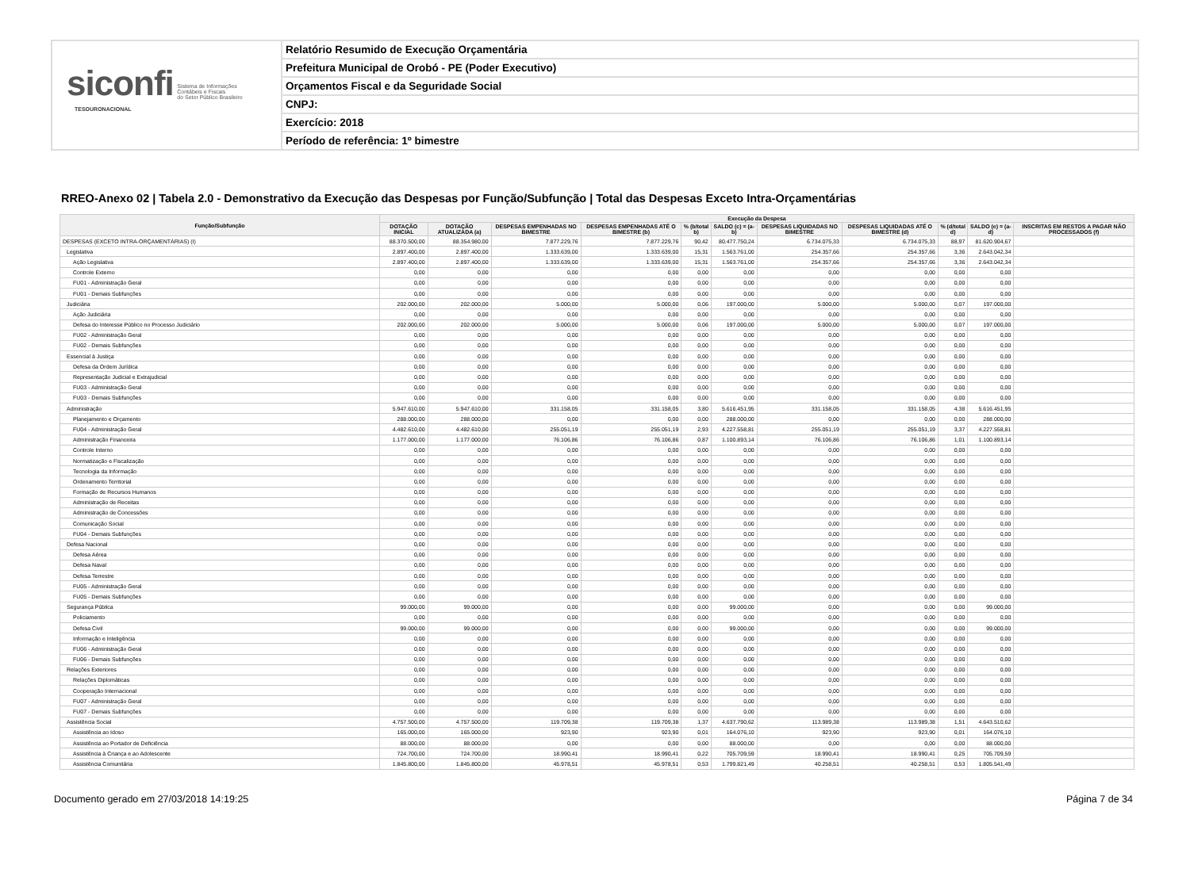siconfi Sistema de Informações
Contábeis e Fiscais
do Setor Público Brasileiro
TESOURONACIONAL
Relatório Resumido de Execução Orçamentária
Prefeitura Municipal de Orobó - PE (Poder Executivo)
Orçamentos Fiscal e da Seguridade Social
CNPJ:
Exercício: 2018
Período de referência: 1º bimestre
RREO-Anexo 02 | Tabela 2.0 - Demonstrativo da Execução das Despesas por Função/Subfunção | Total das Despesas Exceto Intra-Orçamentárias
| Função/Subfunção | Execução da Despesa | | | | | | | | | | |
| --- | --- | --- | --- | --- | --- | --- | --- | --- | --- | --- | --- |
| | DOTAÇÃO INICIAL | DOTAÇÃO ATUALIZADA (a) | DESPESAS EMPENHADAS NO BIMESTRE | DESPESAS EMPENHADAS ATÉ O BIMESTRE (b) | % (b/total b) | SALDO (c) = (a-b) | DESPESAS LIQUIDADAS NO BIMESTRE | DESPESAS LIQUIDADAS ATÉ O BIMESTRE (d) | % (d/total d) | SALDO (e) = (a-d) | INSCRITAS EM RESTOS A PAGAR NÃO PROCESSADOS (f) |
| DESPESAS (EXCETO INTRA-ORÇAMENTÁRIAS) (I) | 88.370.500,00 | 88.354.980,00 | 7.877.229,76 | 7.877.229,76 | 90,42 | 80.477.750,24 | 6.734.075,33 | 6.734.075,33 | 88,97 | 81.620.904,67 | |
| Legislativa | 2.897.400,00 | 2.897.400,00 | 1.333.639,00 | 1.333.639,00 | 15,31 | 1.563.761,00 | 254.357,66 | 254.357,66 | 3,36 | 2.643.042,34 | |
| Ação Legislativa | 2.897.400,00 | 2.897.400,00 | 1.333.639,00 | 1.333.639,00 | 15,31 | 1.563.761,00 | 254.357,66 | 254.357,66 | 3,36 | 2.643.042,34 | |
| Controle Externo | 0,00 | 0,00 | 0,00 | 0,00 | 0,00 | 0,00 | 0,00 | 0,00 | 0,00 | 0,00 | |
| FU01 - Administração Geral | 0,00 | 0,00 | 0,00 | 0,00 | 0,00 | 0,00 | 0,00 | 0,00 | 0,00 | 0,00 | |
| FU01 - Demais Subfunções | 0,00 | 0,00 | 0,00 | 0,00 | 0,00 | 0,00 | 0,00 | 0,00 | 0,00 | 0,00 | |
| Judiciária | 202.000,00 | 202.000,00 | 5.000,00 | 5.000,00 | 0,06 | 197.000,00 | 5.000,00 | 5.000,00 | 0,07 | 197.000,00 | |
| Ação Judiciária | 0,00 | 0,00 | 0,00 | 0,00 | 0,00 | 0,00 | 0,00 | 0,00 | 0,00 | 0,00 | |
| Defesa do Interesse Público no Processo Judiciário | 202.000,00 | 202.000,00 | 5.000,00 | 5.000,00 | 0,06 | 197.000,00 | 5.000,00 | 5.000,00 | 0,07 | 197.000,00 | |
| FU02 - Administração Geral | 0,00 | 0,00 | 0,00 | 0,00 | 0,00 | 0,00 | 0,00 | 0,00 | 0,00 | 0,00 | |
| FU02 - Demais Subfunções | 0,00 | 0,00 | 0,00 | 0,00 | 0,00 | 0,00 | 0,00 | 0,00 | 0,00 | 0,00 | |
| Essencial à Justiça | 0,00 | 0,00 | 0,00 | 0,00 | 0,00 | 0,00 | 0,00 | 0,00 | 0,00 | 0,00 | |
| Defesa da Ordem Jurídica | 0,00 | 0,00 | 0,00 | 0,00 | 0,00 | 0,00 | 0,00 | 0,00 | 0,00 | 0,00 | |
| Representação Judicial e Extrajudicial | 0,00 | 0,00 | 0,00 | 0,00 | 0,00 | 0,00 | 0,00 | 0,00 | 0,00 | 0,00 | |
| FU03 - Administração Geral | 0,00 | 0,00 | 0,00 | 0,00 | 0,00 | 0,00 | 0,00 | 0,00 | 0,00 | 0,00 | |
| FU03 - Demais Subfunções | 0,00 | 0,00 | 0,00 | 0,00 | 0,00 | 0,00 | 0,00 | 0,00 | 0,00 | 0,00 | |
| Administração | 5.947.610,00 | 5.947.610,00 | 331.158,05 | 331.158,05 | 3,80 | 5.616.451,95 | 331.158,05 | 331.158,05 | 4,38 | 5.616.451,95 | |
| Planejamento e Orçamento | 288.000,00 | 288.000,00 | 0,00 | 0,00 | 0,00 | 288.000,00 | 0,00 | 0,00 | 0,00 | 288.000,00 | |
| FU04 - Administração Geral | 4.482.610,00 | 4.482.610,00 | 255.051,19 | 255.051,19 | 2,93 | 4.227.558,81 | 255.051,19 | 255.051,19 | 3,37 | 4.227.558,81 | |
| Administração Financeira | 1.177.000,00 | 1.177.000,00 | 76.106,86 | 76.106,86 | 0,87 | 1.100.893,14 | 76.106,86 | 76.106,86 | 1,01 | 1.100.893,14 | |
| Controle Interno | 0,00 | 0,00 | 0,00 | 0,00 | 0,00 | 0,00 | 0,00 | 0,00 | 0,00 | 0,00 | |
| Normatização e Fiscalização | 0,00 | 0,00 | 0,00 | 0,00 | 0,00 | 0,00 | 0,00 | 0,00 | 0,00 | 0,00 | |
| Tecnologia da Informação | 0,00 | 0,00 | 0,00 | 0,00 | 0,00 | 0,00 | 0,00 | 0,00 | 0,00 | 0,00 | |
| Ordenamento Territorial | 0,00 | 0,00 | 0,00 | 0,00 | 0,00 | 0,00 | 0,00 | 0,00 | 0,00 | 0,00 | |
| Formação de Recursos Humanos | 0,00 | 0,00 | 0,00 | 0,00 | 0,00 | 0,00 | 0,00 | 0,00 | 0,00 | 0,00 | |
| Administração de Receitas | 0,00 | 0,00 | 0,00 | 0,00 | 0,00 | 0,00 | 0,00 | 0,00 | 0,00 | 0,00 | |
| Administração de Concessões | 0,00 | 0,00 | 0,00 | 0,00 | 0,00 | 0,00 | 0,00 | 0,00 | 0,00 | 0,00 | |
| Comunicação Social | 0,00 | 0,00 | 0,00 | 0,00 | 0,00 | 0,00 | 0,00 | 0,00 | 0,00 | 0,00 | |
| FU04 - Demais Subfunções | 0,00 | 0,00 | 0,00 | 0,00 | 0,00 | 0,00 | 0,00 | 0,00 | 0,00 | 0,00 | |
| Defesa Nacional | 0,00 | 0,00 | 0,00 | 0,00 | 0,00 | 0,00 | 0,00 | 0,00 | 0,00 | 0,00 | |
| Defesa Aérea | 0,00 | 0,00 | 0,00 | 0,00 | 0,00 | 0,00 | 0,00 | 0,00 | 0,00 | 0,00 | |
| Defesa Naval | 0,00 | 0,00 | 0,00 | 0,00 | 0,00 | 0,00 | 0,00 | 0,00 | 0,00 | 0,00 | |
| Defesa Terrestre | 0,00 | 0,00 | 0,00 | 0,00 | 0,00 | 0,00 | 0,00 | 0,00 | 0,00 | 0,00 | |
| FU05 - Administração Geral | 0,00 | 0,00 | 0,00 | 0,00 | 0,00 | 0,00 | 0,00 | 0,00 | 0,00 | 0,00 | |
| FU05 - Demais Subfunções | 0,00 | 0,00 | 0,00 | 0,00 | 0,00 | 0,00 | 0,00 | 0,00 | 0,00 | 0,00 | |
| Segurança Pública | 99.000,00 | 99.000,00 | 0,00 | 0,00 | 0,00 | 99.000,00 | 0,00 | 0,00 | 0,00 | 99.000,00 | |
| Policiamento | 0,00 | 0,00 | 0,00 | 0,00 | 0,00 | 0,00 | 0,00 | 0,00 | 0,00 | 0,00 | |
| Defesa Civil | 99.000,00 | 99.000,00 | 0,00 | 0,00 | 0,00 | 99.000,00 | 0,00 | 0,00 | 0,00 | 99.000,00 | |
| Informação e Inteligência | 0,00 | 0,00 | 0,00 | 0,00 | 0,00 | 0,00 | 0,00 | 0,00 | 0,00 | 0,00 | |
| FU06 - Administração Geral | 0,00 | 0,00 | 0,00 | 0,00 | 0,00 | 0,00 | 0,00 | 0,00 | 0,00 | 0,00 | |
| FU06 - Demais Subfunções | 0,00 | 0,00 | 0,00 | 0,00 | 0,00 | 0,00 | 0,00 | 0,00 | 0,00 | 0,00 | |
| Relações Exteriores | 0,00 | 0,00 | 0,00 | 0,00 | 0,00 | 0,00 | 0,00 | 0,00 | 0,00 | 0,00 | |
| Relações Diplomáticas | 0,00 | 0,00 | 0,00 | 0,00 | 0,00 | 0,00 | 0,00 | 0,00 | 0,00 | 0,00 | |
| Cooperação Internacional | 0,00 | 0,00 | 0,00 | 0,00 | 0,00 | 0,00 | 0,00 | 0,00 | 0,00 | 0,00 | |
| FU07 - Administração Geral | 0,00 | 0,00 | 0,00 | 0,00 | 0,00 | 0,00 | 0,00 | 0,00 | 0,00 | 0,00 | |
| FU07 - Demais Subfunções | 0,00 | 0,00 | 0,00 | 0,00 | 0,00 | 0,00 | 0,00 | 0,00 | 0,00 | 0,00 | |
| Assistência Social | 4.757.500,00 | 4.757.500,00 | 119.709,38 | 119.709,38 | 1,37 | 4.637.790,62 | 113.989,38 | 113.989,38 | 1,51 | 4.643.510,62 | |
| Assistência ao Idoso | 165.000,00 | 165.000,00 | 923,90 | 923,90 | 0,01 | 164.076,10 | 923,90 | 923,90 | 0,01 | 164.076,10 | |
| Assistência ao Portador de Deficiência | 88.000,00 | 88.000,00 | 0,00 | 0,00 | 0,00 | 88.000,00 | 0,00 | 0,00 | 0,00 | 88.000,00 | |
| Assistência à Criança e ao Adolescente | 724.700,00 | 724.700,00 | 18.990,41 | 18.990,41 | 0,22 | 705.709,59 | 18.990,41 | 18.990,41 | 0,25 | 705.709,59 | |
| Assistência Comunitária | 1.845.800,00 | 1.845.800,00 | 45.978,51 | 45.978,51 | 0,53 | 1.799.821,49 | 40.258,51 | 40.258,51 | 0,53 | 1.805.541,49 | |
Documento gerado em 27/03/2018 14:19:25 Página 7 de 34